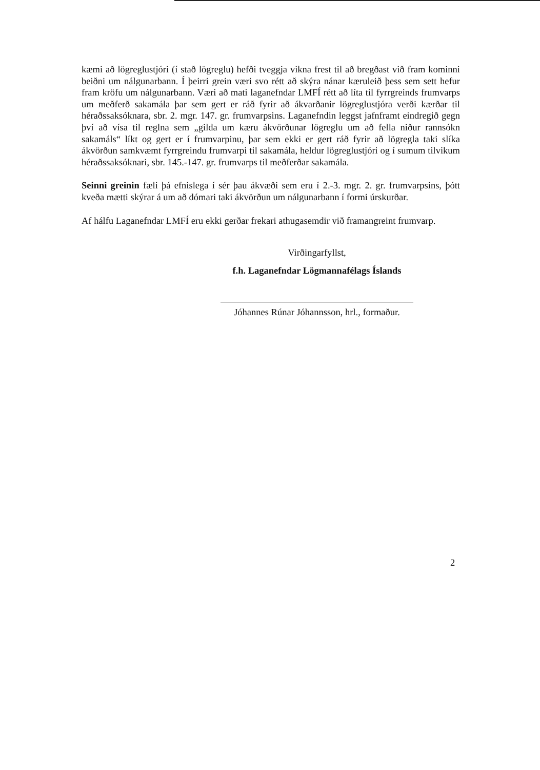kæmi að lögreglustjóri (í stað lögreglu) hefði tveggja vikna frest til að bregðast við fram kominni beiðni um nálgunarbann. Í þeirri grein væri svo rétt að skýra nánar kæruleið þess sem sett hefur fram kröfu um nálgunarbann. Væri að mati laganefndar LMFÍ rétt að líta til fyrrgreinds frumvarps um meðferð sakamála þar sem gert er ráð fyrir að ákvarðanir lögreglustjóra verði kærðar til héraðssaksóknara, sbr. 2. mgr. 147. gr. frumvarpsins. Laganefndin leggst jafnframt eindregið gegn því að vísa til reglna sem „gilda um kæru ákvörðunar lögreglu um að fella niður rannsókn sakamáls“ líkt og gert er í frumvarpinu, þar sem ekki er gert ráð fyrir að lögregla taki slíka ákvörðun samkvæmt fyrrgreindu frumvarpi til sakamála, heldur lögreglustjóri og í sumum tilvikum héraðssaksóknari, sbr. 145.-147. gr. frumvarps til meðferðar sakamála.
Seinni greinin fæli þá efnislega í sér þau ákvæði sem eru í 2.-3. mgr. 2. gr. frumvarpsins, þótt kveða mætti skýrar á um að dómari taki ákvörðun um nálgunarbann í formi úrskurðar.
Af hálfu Laganefndar LMFÍ eru ekki gerðar frekari athugasemdir við framangreint frumvarp.
Virðingarfyllst,
f.h. Laganefndar Lögmannafélags Íslands
Jóhannes Rúnar Jóhannsson, hrl., formaður.
2